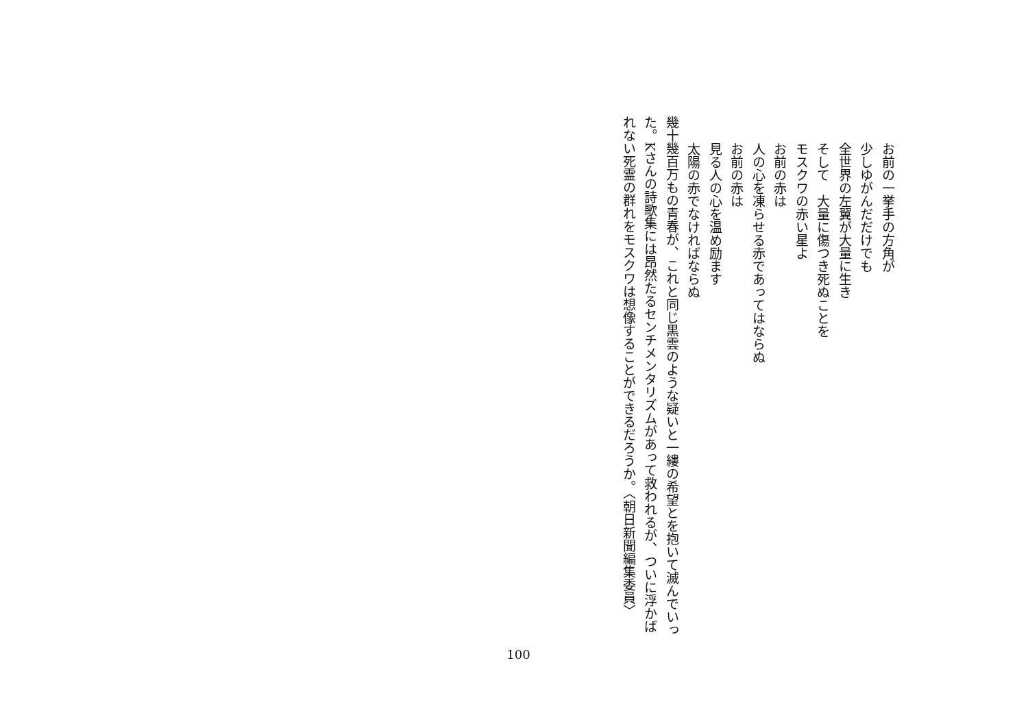お前の一挙手の方角が
少しゆがんだだけでも
全世界の左翼が大量に生き
そして　大量に傷つき死ぬことを
モスクワの赤い星よ
お前の赤は
人の心を凍らせる赤であってはならぬ
お前の赤は
見る人の心を温め励ます
太陽の赤でなければならぬ
幾十幾百万もの青春が、これと同じ黒雲のような疑いと一縷の希望とを抱いて滅んでいった。Kさんの詩歌集には昂然たるセンチメンタリズムがあって救われるが、ついに浮かばれない死霊の群れをモスクワは想像することができるだろうか。〈朝日新聞編集委員〉
100